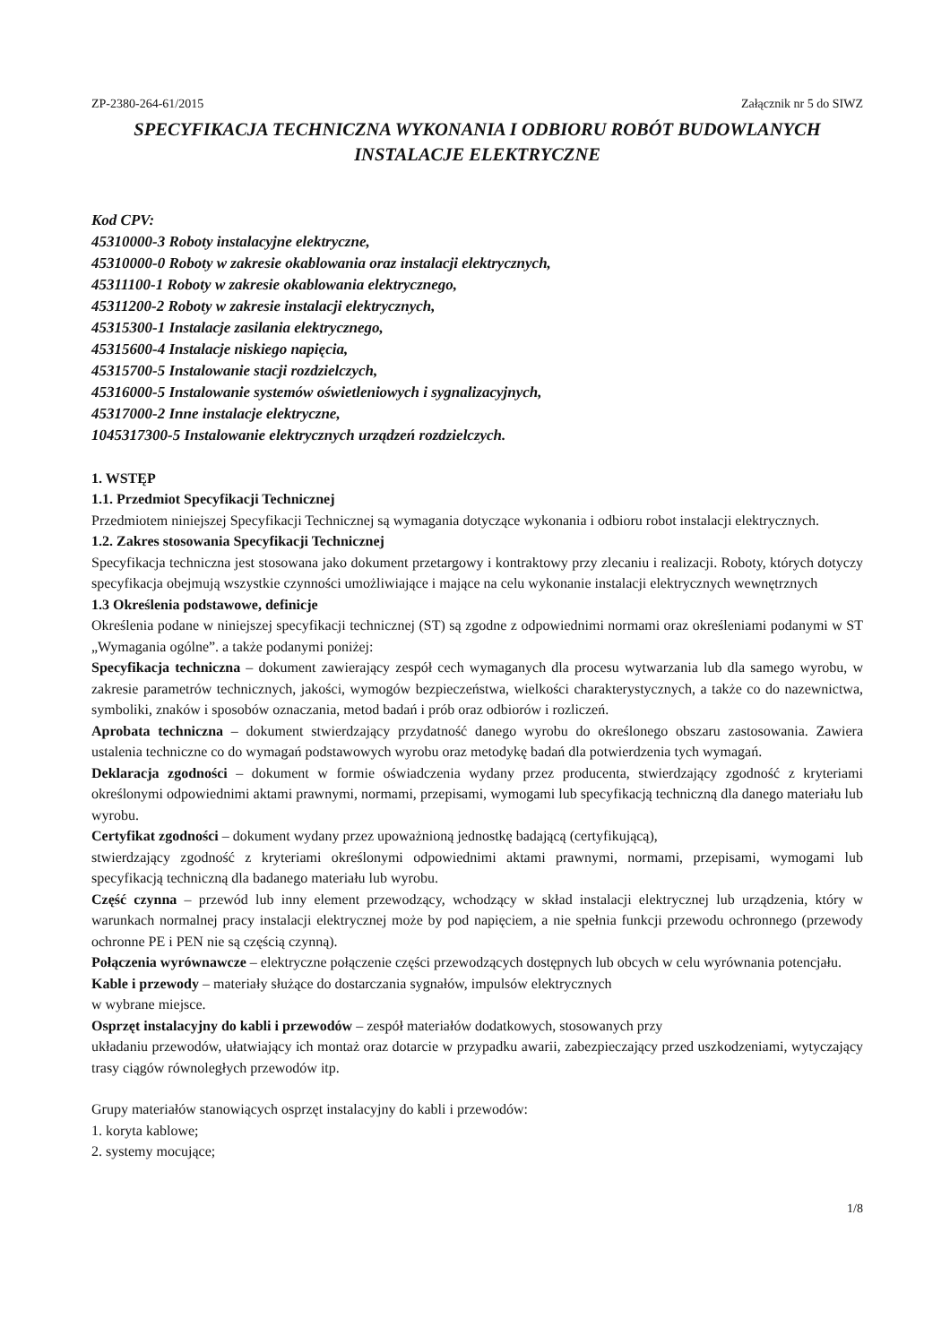ZP-2380-264-61/2015 Załącznik nr 5 do SIWZ
SPECYFIKACJA TECHNICZNA WYKONANIA I ODBIORU ROBÓT BUDOWLANYCH
INSTALACJE ELEKTRYCZNE
Kod CPV:
45310000-3 Roboty instalacyjne elektryczne,
45310000-0 Roboty w zakresie okablowania oraz instalacji elektrycznych,
45311100-1 Roboty w zakresie okablowania elektrycznego,
45311200-2 Roboty w zakresie instalacji elektrycznych,
45315300-1 Instalacje zasilania elektrycznego,
45315600-4 Instalacje niskiego napięcia,
45315700-5 Instalowanie stacji rozdzielczych,
45316000-5 Instalowanie systemów oświetleniowych i sygnalizacyjnych,
45317000-2 Inne instalacje elektryczne,
1045317300-5 Instalowanie elektrycznych urządzeń rozdzielczych.
1. WSTĘP
1.1. Przedmiot Specyfikacji Technicznej
Przedmiotem niniejszej Specyfikacji Technicznej są wymagania dotyczące wykonania i odbioru robot instalacji elektrycznych.
1.2. Zakres stosowania Specyfikacji Technicznej
Specyfikacja techniczna jest stosowana jako dokument przetargowy i kontraktowy przy zlecaniu i realizacji. Roboty, których dotyczy specyfikacja obejmują wszystkie czynności umożliwiające i mające na celu wykonanie instalacji elektrycznych wewnętrznych
1.3 Określenia podstawowe, definicje
Określenia podane w niniejszej specyfikacji technicznej (ST) są zgodne z odpowiednimi normami oraz określeniami podanymi w ST „Wymagania ogólne”. a także podanymi poniżej:
Specyfikacja techniczna – dokument zawierający zespół cech wymaganych dla procesu wytwarzania lub dla samego wyrobu, w zakresie parametrów technicznych, jakości, wymogów bezpieczeństwa, wielkości charakterystycznych, a także co do nazewnictwa, symboliki, znaków i sposobów oznaczania, metod badań i prób oraz odbiorów i rozliczeń.
Aprobata techniczna – dokument stwierdzający przydatność danego wyrobu do określonego obszaru zastosowania. Zawiera ustalenia techniczne co do wymagań podstawowych wyrobu oraz metodykę badań dla potwierdzenia tych wymagań.
Deklaracja zgodności – dokument w formie oświadczenia wydany przez producenta, stwierdzający zgodność z kryteriami określonymi odpowiednimi aktami prawnymi, normami, przepisami, wymogami lub specyfikacją techniczną dla danego materiału lub wyrobu.
Certyfikat zgodności – dokument wydany przez upoważnioną jednostkę badającą (certyfikującą),
stwierdzający zgodność z kryteriami określonymi odpowiednimi aktami prawnymi, normami, przepisami, wymogami lub specyfikacją techniczną dla badanego materiału lub wyrobu.
Część czynna – przewód lub inny element przewodzący, wchodzący w skład instalacji elektrycznej lub urządzenia, który w warunkach normalnej pracy instalacji elektrycznej może by pod napięciem, a nie spełnia funkcji przewodu ochronnego (przewody ochronne PE i PEN nie są częścią czynną).
Połączenia wyrównawcze – elektryczne połączenie części przewodzących dostępnych lub obcych w celu wyrównania potencjału.
Kable i przewody – materiały służące do dostarczania sygnałów, impulsów elektrycznych
w wybrane miejsce.
Osprzęt instalacyjny do kabli i przewodów – zespół materiałów dodatkowych, stosowanych przy
układaniu przewodów, ułatwiający ich montaż oraz dotarcie w przypadku awarii, zabezpieczający przed uszkodzeniami, wytyczający trasy ciągów równoległych przewodów itp.
Grupy materiałów stanowiących osprzęt instalacyjny do kabli i przewodów:
1. koryta kablowe;
2. systemy mocujące;
1/8